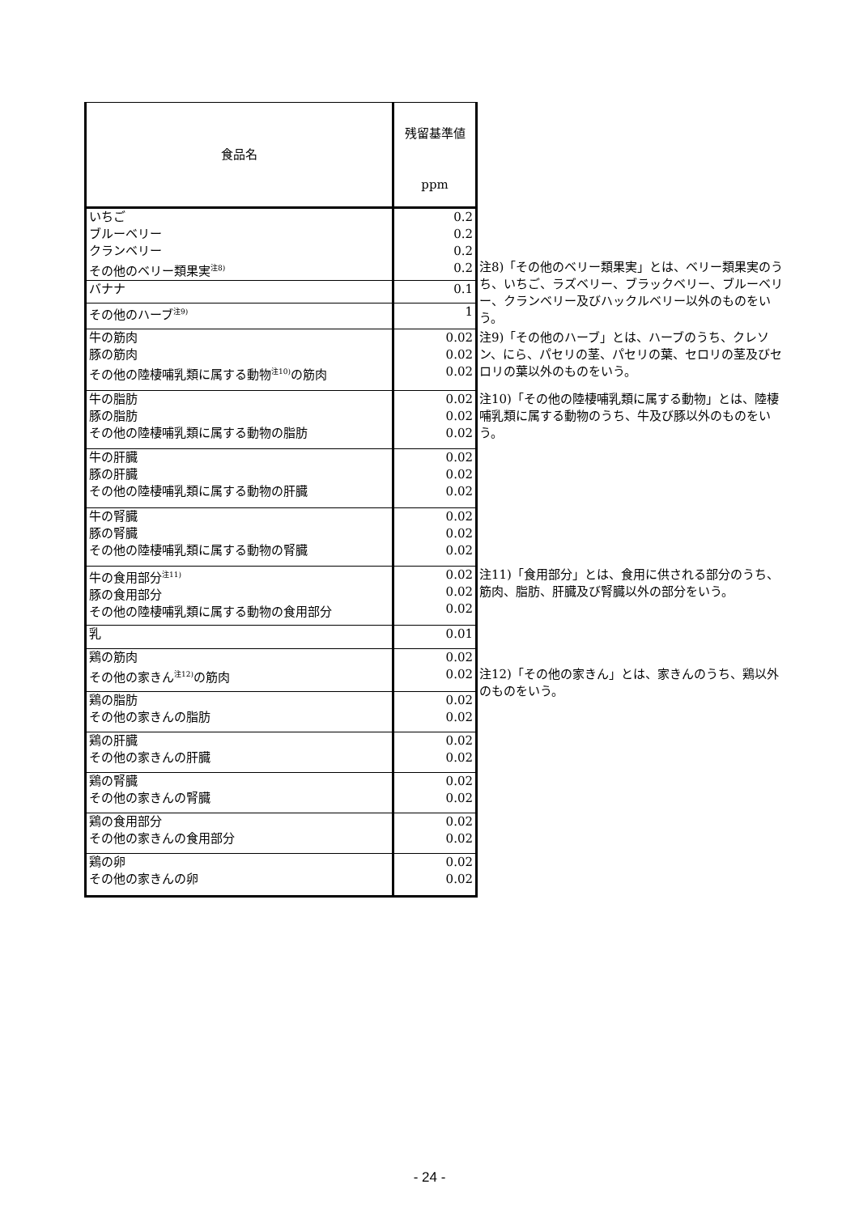| 食品名 | 残留基準値 ppm | |
| --- | --- | --- |
| いちご ブルーベリー クランベリー その他のベリー類果実<sup>注8)</sup> | 0.2 0.2 0.2 0.2 | 注8)「その他のベリー類果実」とは、ベリー類果実のうち、いちご、ラズベリー、ブラックベリー、ブルーベリー、クランベリー及びハックルベリー以外のものをいう。 |
| バナナ | 0.1 | |
| その他のハーブ<sup>注9)</sup> | 1 | |
| 牛の筋肉 豚の筋肉 その他の陸棲哺乳類に属する動物<sup>注10)</sup>の筋肉 | 0.02 0.02 0.02 | 注9)「その他のハーブ」とは、ハーブのうち、クレソン、にら、パセリの茎、パセリの葉、セロリの茎及びセロリの葉以外のものをいう。 |
| 牛の脂肪 豚の脂肪 その他の陸棲哺乳類に属する動物の脂肪 | 0.02 0.02 0.02 | 注10)「その他の陸棲哺乳類に属する動物」とは、陸棲哺乳類に属する動物のうち、牛及び豚以外のものをいう。 |
| 牛の肝臓 豚の肝臓 その他の陸棲哺乳類に属する動物の肝臓 | 0.02 0.02 0.02 | |
| 牛の腎臓 豚の腎臓 その他の陸棲哺乳類に属する動物の腎臓 | 0.02 0.02 0.02 | |
| 牛の食用部分<sup>注11)</sup> 豚の食用部分 その他の陸棲哺乳類に属する動物の食用部分 | 0.02 0.02 0.02 | 注11)「食用部分」とは、食用に供される部分のうち、筋肉、脂肪、肝臓及び腎臓以外の部分をいう。 |
| 乳 | 0.01 | |
| 鶏の筋肉 その他の家きん<sup>注12)</sup>の筋肉 | 0.02 0.02 | 注12)「その他の家きん」とは、家きんのうち、鶏以外のものをいう。 |
| 鶏の脂肪 その他の家きんの脂肪 | 0.02 0.02 | |
| 鶏の肝臓 その他の家きんの肝臓 | 0.02 0.02 | |
| 鶏の腎臓 その他の家きんの腎臓 | 0.02 0.02 | |
| 鶏の食用部分 その他の家きんの食用部分 | 0.02 0.02 | |
| 鶏の卵 その他の家きんの卵 | 0.02 0.02 | |
- 24 -